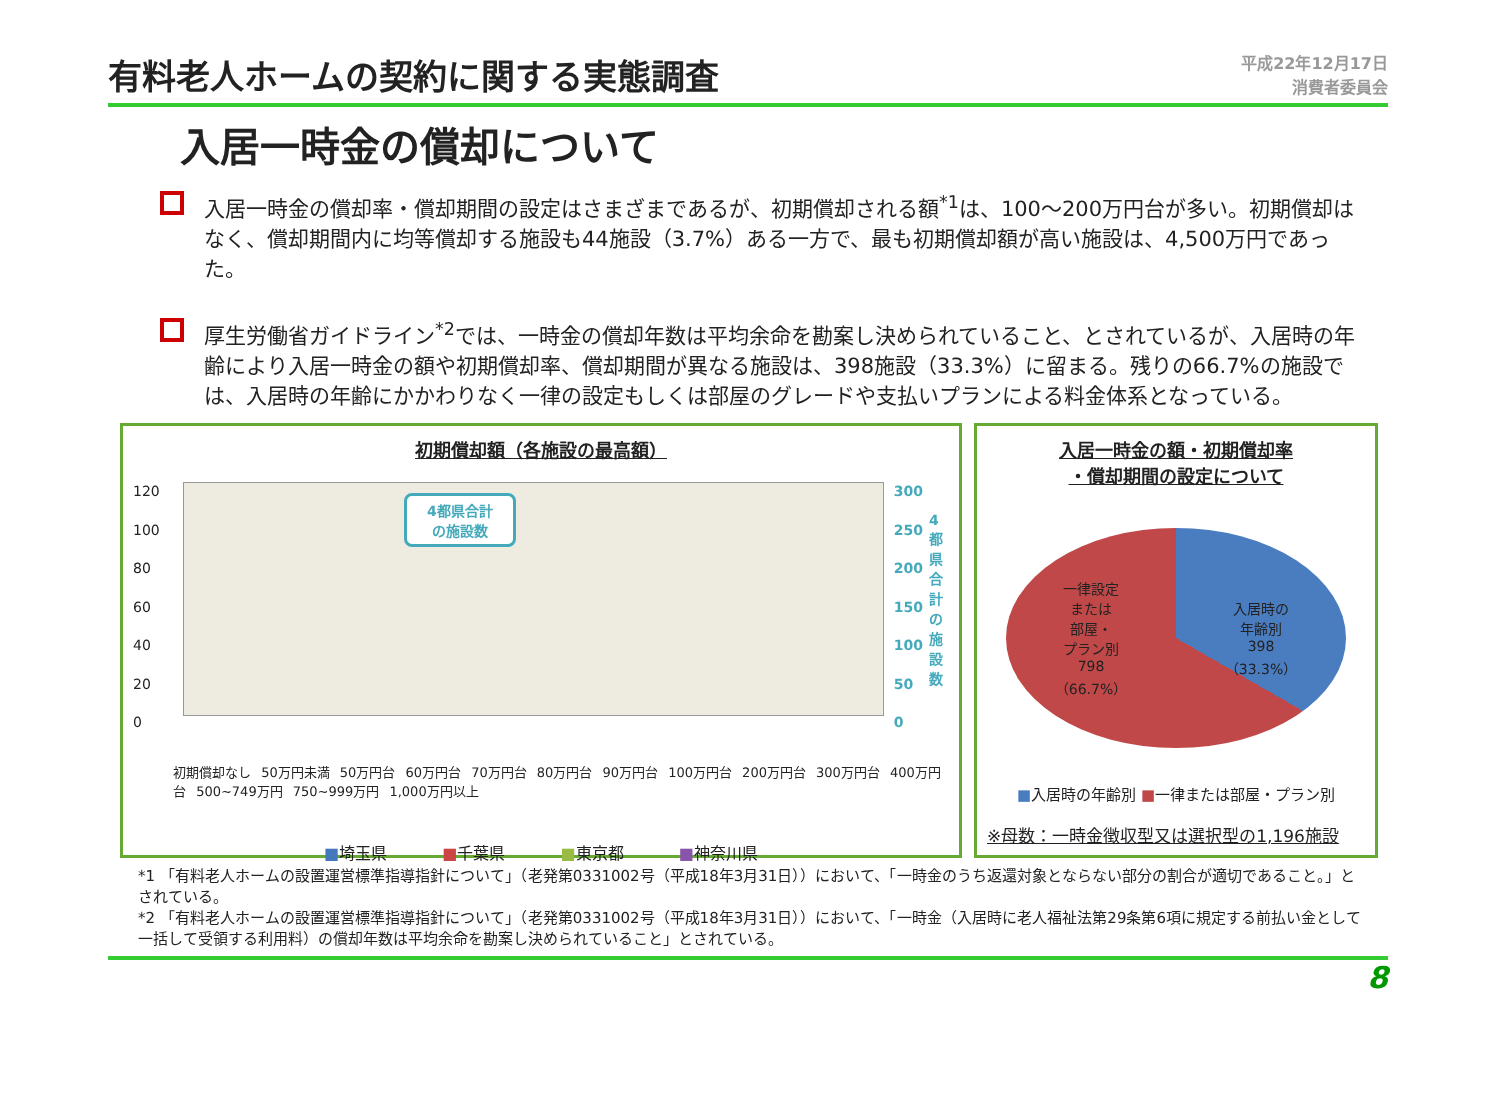有料老人ホームの契約に関する実態調査
平成22年12月17日
消費者委員会
入居一時金の償却について
入居一時金の償却率・償却期間の設定はさまざまであるが、初期償却される額<sup>*1</sup>は、100〜200万円台が多い。初期償却はなく、償却期間内に均等償却する施設も44施設（3.7%）ある一方で、最も初期償却額が高い施設は、4,500万円であった。
厚生労働省ガイドライン<sup>*2</sup>では、一時金の償却年数は平均余命を勘案し決められていること、とされているが、入居時の年齢により入居一時金の額や初期償却率、償却期間が異なる施設は、398施設（33.3%）に留まる。残りの66.7%の施設では、入居時の年齢にかかわりなく一律の設定もしくは部屋のグレードや支払いプランによる料金体系となっている。
初期償却額（各施設の最高額）
120
100
80
60
40
20
0
4都県合計
の施設数
300
250
200
150
100
50
0
4都県合計の施設数
初期償却なし 50万円未満 50万円台 60万円台 70万円台 80万円台 90万円台 100万円台 200万円台 300万円台 400万円台 500~749万円 750~999万円 1,000万円以上
■埼玉県 ■千葉県 ■東京都 ■神奈川県
入居一時金の額・初期償却率
・償却期間の設定について
一律設定
または
部屋・
プラン別
798
（66.7%）
入居時の
年齢別
398
（33.3%）
■入居時の年齢別 ■一律または部屋・プラン別
※母数：一時金徴収型又は選択型の1,196施設
*1 「有料老人ホームの設置運営標準指導指針について」（老発第0331002号（平成18年3月31日））において、「一時金のうち返還対象とならない部分の割合が適切であること。」とされている。
*2 「有料老人ホームの設置運営標準指導指針について」（老発第0331002号（平成18年3月31日））において、「一時金（入居時に老人福祉法第29条第6項に規定する前払い金として一括して受領する利用料）の償却年数は平均余命を勘案し決められていること」とされている。
8